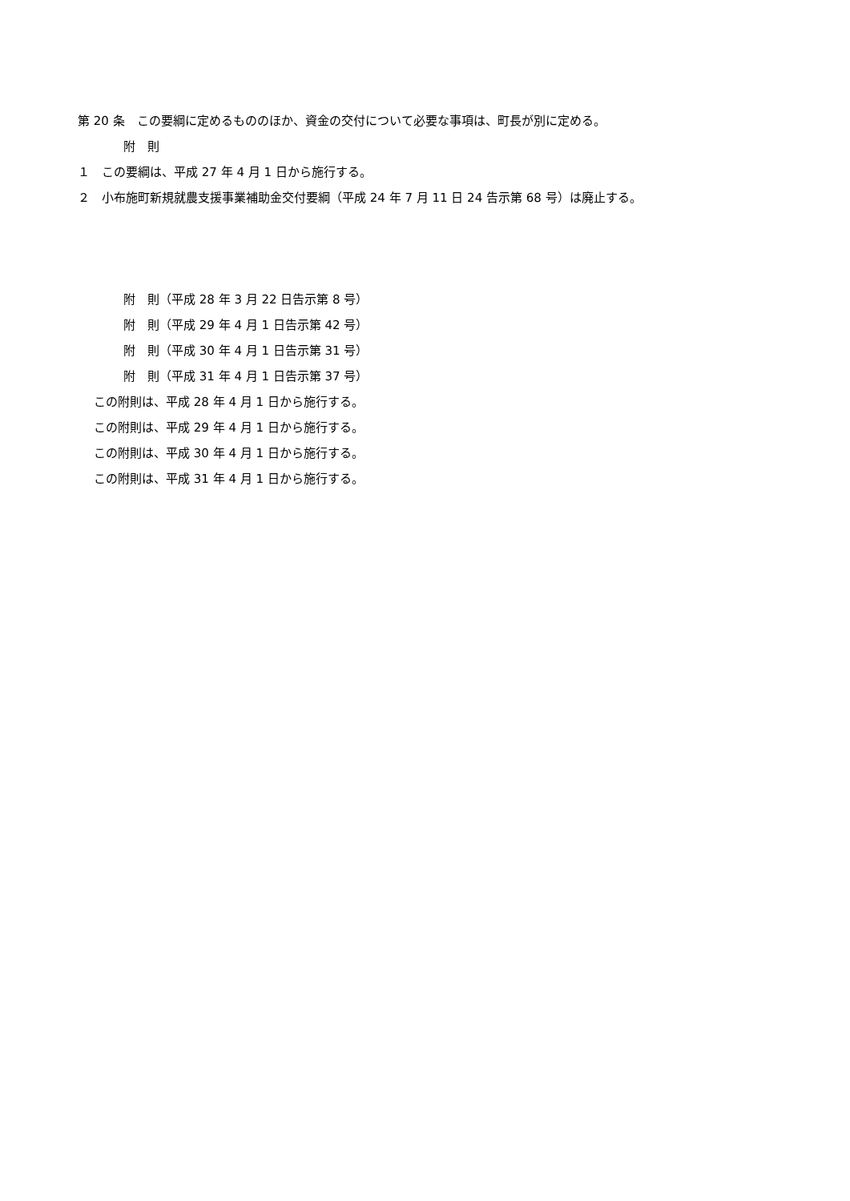第 20 条　この要綱に定めるもののほか、資金の交付について必要な事項は、町長が別に定める。
附　則
１　この要綱は、平成 27 年 4 月 1 日から施行する。
２　小布施町新規就農支援事業補助金交付要綱（平成 24 年 7 月 11 日 24 告示第 68 号）は廃止する。
附　則（平成 28 年 3 月 22 日告示第 8 号）
附　則（平成 29 年 4 月 1 日告示第 42 号）
附　則（平成 30 年 4 月 1 日告示第 31 号）
附　則（平成 31 年 4 月 1 日告示第 37 号）
この附則は、平成 28 年 4 月 1 日から施行する。
この附則は、平成 29 年 4 月 1 日から施行する。
この附則は、平成 30 年 4 月 1 日から施行する。
この附則は、平成 31 年 4 月 1 日から施行する。